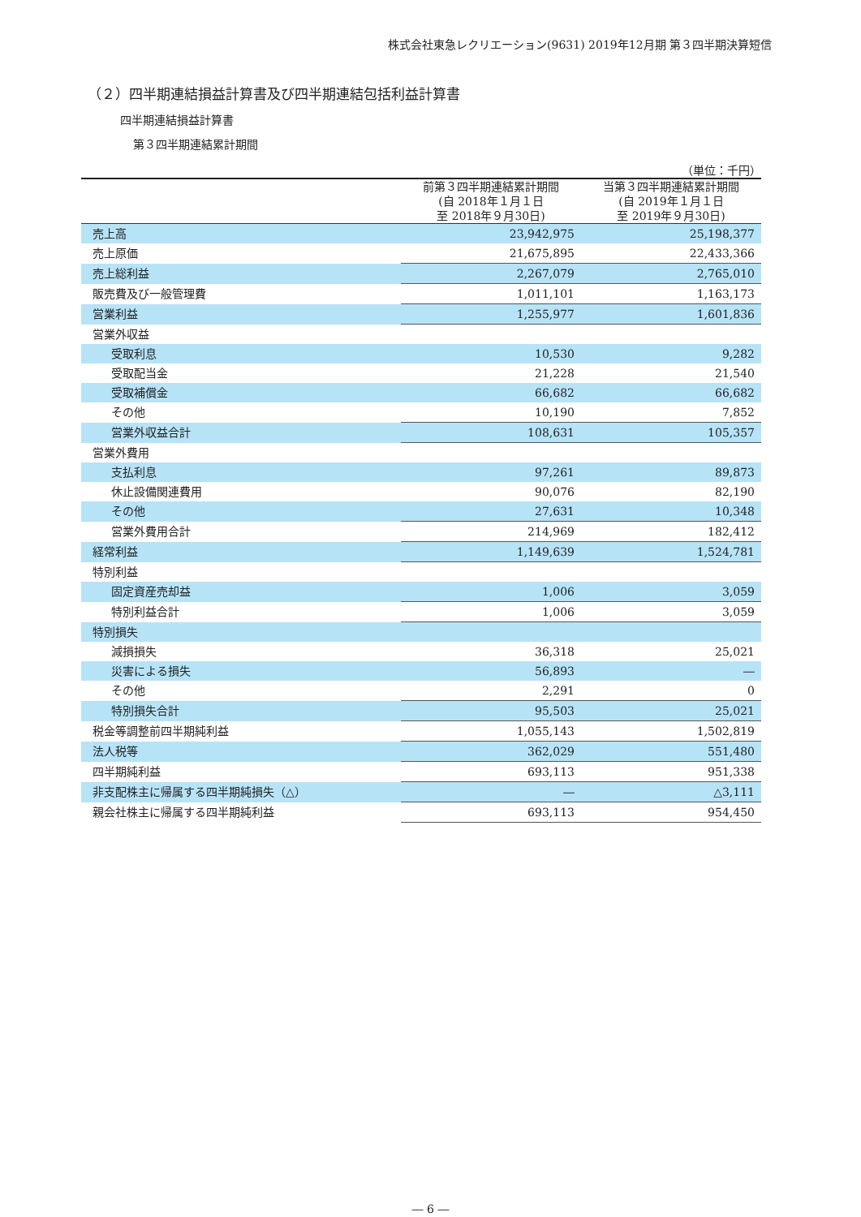株式会社東急レクリエーション(9631) 2019年12月期 第３四半期決算短信
（２）四半期連結損益計算書及び四半期連結包括利益計算書
四半期連結損益計算書
第３四半期連結累計期間
（単位：千円）
| | 前第３四半期連結累計期間 (自 2018年１月１日 至 2018年９月30日) | 当第３四半期連結累計期間 (自 2019年１月１日 至 2019年９月30日) |
| --- | --- | --- |
| 売上高 | 23,942,975 | 25,198,377 |
| 売上原価 | 21,675,895 | 22,433,366 |
| 売上総利益 | 2,267,079 | 2,765,010 |
| 販売費及び一般管理費 | 1,011,101 | 1,163,173 |
| 営業利益 | 1,255,977 | 1,601,836 |
| 営業外収益 | | |
| 受取利息 | 10,530 | 9,282 |
| 受取配当金 | 21,228 | 21,540 |
| 受取補償金 | 66,682 | 66,682 |
| その他 | 10,190 | 7,852 |
| 営業外収益合計 | 108,631 | 105,357 |
| 営業外費用 | | |
| 支払利息 | 97,261 | 89,873 |
| 休止設備関連費用 | 90,076 | 82,190 |
| その他 | 27,631 | 10,348 |
| 営業外費用合計 | 214,969 | 182,412 |
| 経常利益 | 1,149,639 | 1,524,781 |
| 特別利益 | | |
| 固定資産売却益 | 1,006 | 3,059 |
| 特別利益合計 | 1,006 | 3,059 |
| 特別損失 | | |
| 減損損失 | 36,318 | 25,021 |
| 災害による損失 | 56,893 | ― |
| その他 | 2,291 | 0 |
| 特別損失合計 | 95,503 | 25,021 |
| 税金等調整前四半期純利益 | 1,055,143 | 1,502,819 |
| 法人税等 | 362,029 | 551,480 |
| 四半期純利益 | 693,113 | 951,338 |
| 非支配株主に帰属する四半期純損失（△） | ― | △3,111 |
| 親会社株主に帰属する四半期純利益 | 693,113 | 954,450 |
― 6 ―